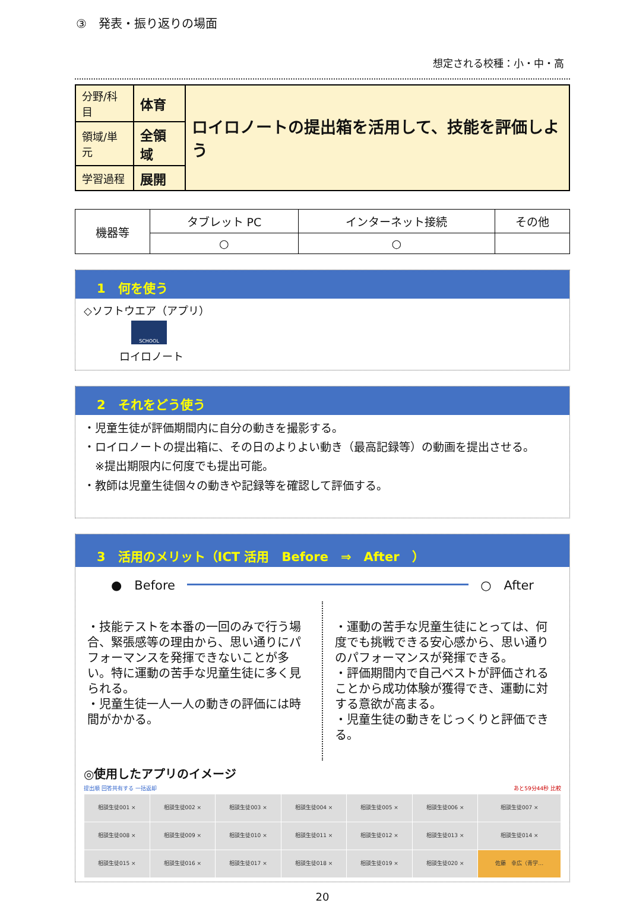③　発表・振り返りの場面
想定される校種：小・中・高
| 分野/科目 | 体育 | ロイロノートの提出箱を活用して、技能を評価しよう |
| 領域/単元 | 全領域 | |
| 学習過程 | 展開 | |
| 機器等 | タブレット PC | インターネット接続 | その他 |
| | ○ | ○ | |
1　何を使う
◇ソフトウエア（アプリ）
SCHOOL
ロイロノート
2　それをどう使う
・児童生徒が評価期間内に自分の動きを撮影する。
・ロイロノートの提出箱に、その日のよりよい動き（最高記録等）の動画を提出させる。
　※提出期限内に何度でも提出可能。
・教師は児童生徒個々の動きや記録等を確認して評価する。
3　活用のメリット（ICT 活用　Before　⇒　After　）
●　Before ○　After
・技能テストを本番の一回のみで行う場合、緊張感等の理由から、思い通りにパフォーマンスを発揮できないことが多い。特に運動の苦手な児童生徒に多く見られる。
・児童生徒一人一人の動きの評価には時間がかかる。
・運動の苦手な児童生徒にとっては、何度でも挑戦できる安心感から、思い通りのパフォーマンスが発揮できる。
・評価期間内で自己ベストが評価されることから成功体験が獲得でき、運動に対する意欲が高まる。
・児童生徒の動きをじっくりと評価できる。
◎使用したアプリのイメージ
提出順 回答共有する 一括返却 あと59分44秒 比較
| 相談生徒001 × | 相談生徒002 × | 相談生徒003 × | 相談生徒004 × | 相談生徒005 × | 相談生徒006 × | 相談生徒007 × |
| 相談生徒008 × | 相談生徒009 × | 相談生徒010 × | 相談生徒011 × | 相談生徒012 × | 相談生徒013 × | 相談生徒014 × |
| 相談生徒015 × | 相談生徒016 × | 相談生徒017 × | 相談生徒018 × | 相談生徒019 × | 相談生徒020 × | 佐藤 幸広（青学… |
20